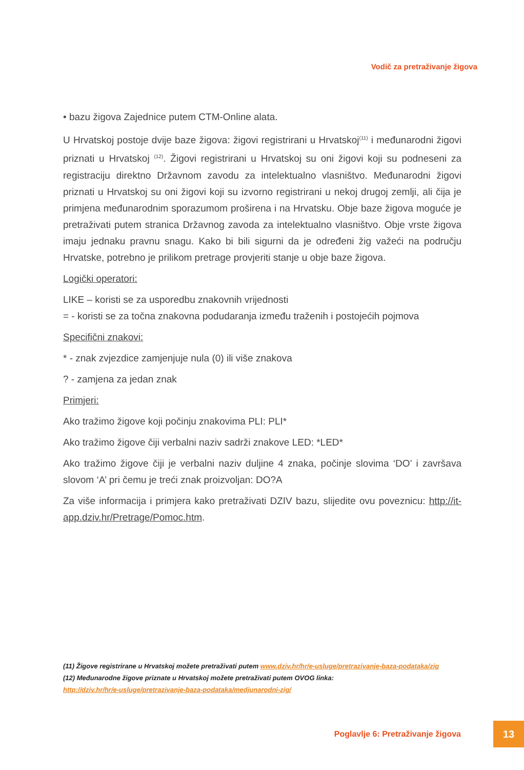Vodič za pretraživanje žigova
• bazu žigova Zajednice putem CTM-Online alata.
U Hrvatskoj postoje dvije baze žigova: žigovi registrirani u Hrvatskoj<sup>(11)</sup> i međunarodni žigovi priznati u Hrvatskoj <sup>(12)</sup>. Žigovi registrirani u Hrvatskoj su oni žigovi koji su podneseni za registraciju direktno Državnom zavodu za intelektualno vlasništvo. Međunarodni žigovi priznati u Hrvatskoj su oni žigovi koji su izvorno registrirani u nekoj drugoj zemlji, ali čija je primjena međunarodnim sporazumom proširena i na Hrvatsku. Obje baze žigova moguće je pretraživati putem stranica Državnog zavoda za intelektualno vlasništvo. Obje vrste žigova imaju jednaku pravnu snagu. Kako bi bili sigurni da je određeni žig važeći na području Hrvatske, potrebno je prilikom pretrage provjeriti stanje u obje baze žigova.
Logički operatori:
LIKE – koristi se za usporedbu znakovnih vrijednosti
= - koristi se za točna znakovna podudaranja između traženih i postojećih pojmova
Specifični znakovi:
* - znak zvjezdice zamjenjuje nula (0) ili više znakova
? - zamjena za jedan znak
Primjeri:
Ako tražimo žigove koji počinju znakovima PLI: PLI*
Ako tražimo žigove čiji verbalni naziv sadrži znakove LED: *LED*
Ako tražimo žigove čiji je verbalni naziv duljine 4 znaka, počinje slovima ‘DO’ i završava slovom ‘A’ pri čemu je treći znak proizvoljan: DO?A
Za više informacija i primjera kako pretraživati DZIV bazu, slijedite ovu poveznicu: http://it-app.dziv.hr/Pretrage/Pomoc.htm.
(11) Žigove registrirane u Hrvatskoj možete pretraživati putem www.dziv.hr/hr/e-usluge/pretrazivanje-baza-podataka/zig
(12) Međunarodne žigove priznate u Hrvatskoj možete pretraživati putem OVOG linka:
http://dziv.hr/hr/e-usluge/pretrazivanje-baza-podataka/medjunarodni-zig/
Poglavlje 6: Pretraživanje žigova
13